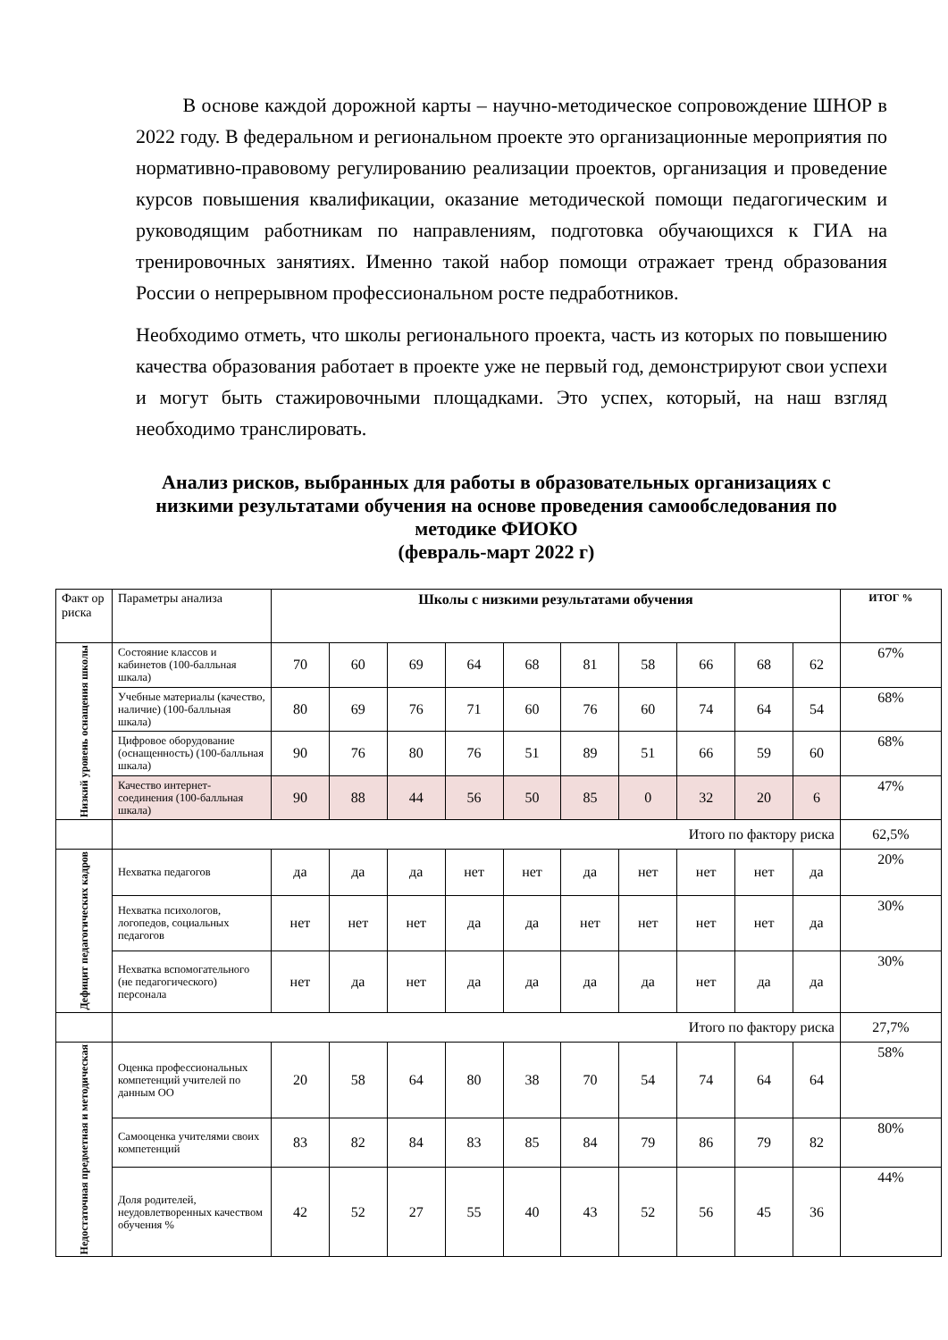В основе каждой дорожной карты – научно-методическое сопровождение ШНОР в 2022 году. В федеральном и региональном проекте это организационные мероприятия по нормативно-правовому регулированию реализации проектов, организация и проведение курсов повышения квалификации, оказание методической помощи педагогическим и руководящим работникам по направлениям, подготовка обучающихся к ГИА на тренировочных занятиях. Именно такой набор помощи отражает тренд образования России о непрерывном профессиональном росте педработников.
Необходимо отметь, что школы регионального проекта, часть из которых по повышению качества образования работает в проекте уже не первый год, демонстрируют свои успехи и могут быть стажировочными площадками. Это успех, который, на наш взгляд необходимо транслировать.
Анализ рисков, выбранных для работы в образовательных организациях с низкими результатами обучения на основе проведения самообследования по методике ФИОКО
(февраль-март 2022 г)
| Факт ор риска | Параметры анализа | Школы с низкими результатами обучения | | | | | | | | | | ИТОГ % |
| Низкий уровень оснащения школы | Состояние классов и кабинетов (100-балльная шкала) | 70 | 60 | 69 | 64 | 68 | 81 | 58 | 66 | 68 | 62 | 67% |
| | Учебные материалы (качество, наличие) (100-балльная шкала) | 80 | 69 | 76 | 71 | 60 | 76 | 60 | 74 | 64 | 54 | 68% |
| | Цифровое оборудование (оснащенность) (100-балльная шкала) | 90 | 76 | 80 | 76 | 51 | 89 | 51 | 66 | 59 | 60 | 68% |
| | Качество интернет-соединения (100-балльная шкала) | 90 | 88 | 44 | 56 | 50 | 85 | 0 | 32 | 20 | 6 | 47% |
| | Итого по фактору риска | | | | | | | | | | | 62,5% |
| Дефицит педагогических кадров | Нехватка педагогов | да | да | да | нет | нет | да | нет | нет | нет | да | 20% |
| | Нехватка психологов, логопедов, социальных педагогов | нет | нет | нет | да | да | нет | нет | нет | нет | да | 30% |
| | Нехватка вспомогательного (не педагогического) персонала | нет | да | нет | да | да | да | да | нет | да | да | 30% |
| | Итого по фактору риска | | | | | | | | | | | 27,7% |
| Недостаточная предметная и методическая | Оценка профессиональных компетенций учителей по данным ОО | 20 | 58 | 64 | 80 | 38 | 70 | 54 | 74 | 64 | 64 | 58% |
| | Самооценка учителями своих компетенций | 83 | 82 | 84 | 83 | 85 | 84 | 79 | 86 | 79 | 82 | 80% |
| | Доля родителей, неудовлетворенных качеством обучения % | 42 | 52 | 27 | 55 | 40 | 43 | 52 | 56 | 45 | 36 | 44% |